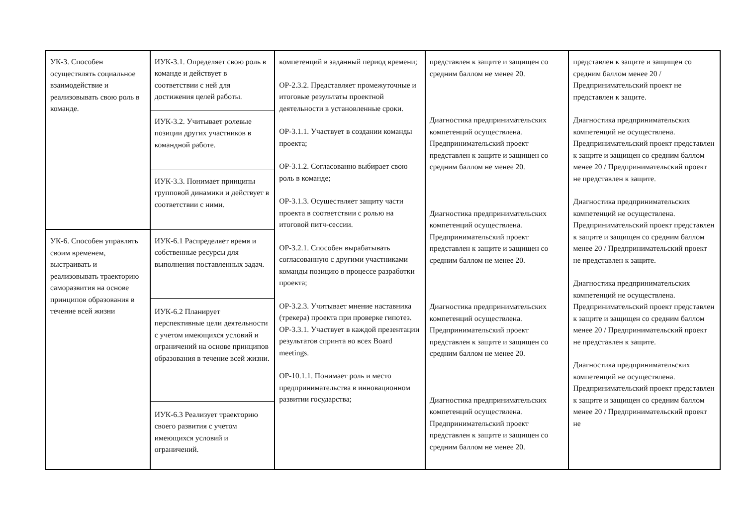| УК-3. Способен осуществлять социальное взаимодействие и реализовывать свою роль в команде. | ИУК-3.1. Определяет свою роль в команде и действует в соответствии с ней для достижения целей работы. | компетенций в заданный период времени; ОР-2.3.2. Представляет промежуточные и итоговые результаты проектной деятельности в установленные сроки. ОР-3.1.1. Участвует в создании команды проекта; ОР-3.1.2. Согласованно выбирает свою роль в команде; ОР-3.1.3. Осуществляет защиту части проекта в соответствии с ролью на итоговой питч-сессии. ОР-3.2.1. Способен вырабатывать согласованную с другими участниками команды позицию в процессе разработки проекта; ОР-3.2.3. Учитывает мнение наставника (трекера) проекта при проверке гипотез. ОР-3.3.1. Участвует в каждой презентации результатов спринта во всех Board meetings. ОР-10.1.1. Понимает роль и место предпринимательства в инновационном развитии государства; | представлен к защите и защищен со средним баллом не менее 20. Диагностика предпринимательских компетенций осуществлена. Предпринимательский проект представлен к защите и защищен со средним баллом не менее 20. Диагностика предпринимательских компетенций осуществлена. Предпринимательский проект представлен к защите и защищен со средним баллом не менее 20. Диагностика предпринимательских компетенций осуществлена. Предпринимательский проект представлен к защите и защищен со средним баллом не менее 20. Диагностика предпринимательских компетенций осуществлена. Предпринимательский проект представлен к защите и защищен со средним баллом не менее 20. | представлен к защите и защищен со средним баллом менее 20 / Предпринимательский проект не представлен к защите. Диагностика предпринимательских компетенций не осуществлена. Предпринимательский проект представлен к защите и защищен со средним баллом менее 20 / Предпринимательский проект не представлен к защите. Диагностика предпринимательских компетенций не осуществлена. Предпринимательский проект представлен к защите и защищен со средним баллом менее 20 / Предпринимательский проект не представлен к защите. Диагностика предпринимательских компетенций не осуществлена. Предпринимательский проект представлен к защите и защищен со средним баллом менее 20 / Предпринимательский проект не представлен к защите. Диагностика предпринимательских компетенций не осуществлена. Предпринимательский проект представлен к защите и защищен со средним баллом менее 20 / Предпринимательский проект не |
| | ИУК-3.2. Учитывает ролевые позиции других участников в командной работе. | | | |
| | ИУК-3.3. Понимает принципы групповой динамики и действует в соответствии с ними. | | | |
| УК-6. Способен управлять своим временем, выстраивать и реализовывать траекторию саморазвития на основе принципов образования в течение всей жизни | ИУК-6.1 Распределяет время и собственные ресурсы для выполнения поставленных задач. | | | |
| | ИУК-6.2 Планирует перспективные цели деятельности с учетом имеющихся условий и ограничений на основе принципов образования в течение всей жизни. | | | |
| | ИУК-6.3 Реализует траекторию своего развития с учетом имеющихся условий и ограничений. | | | |